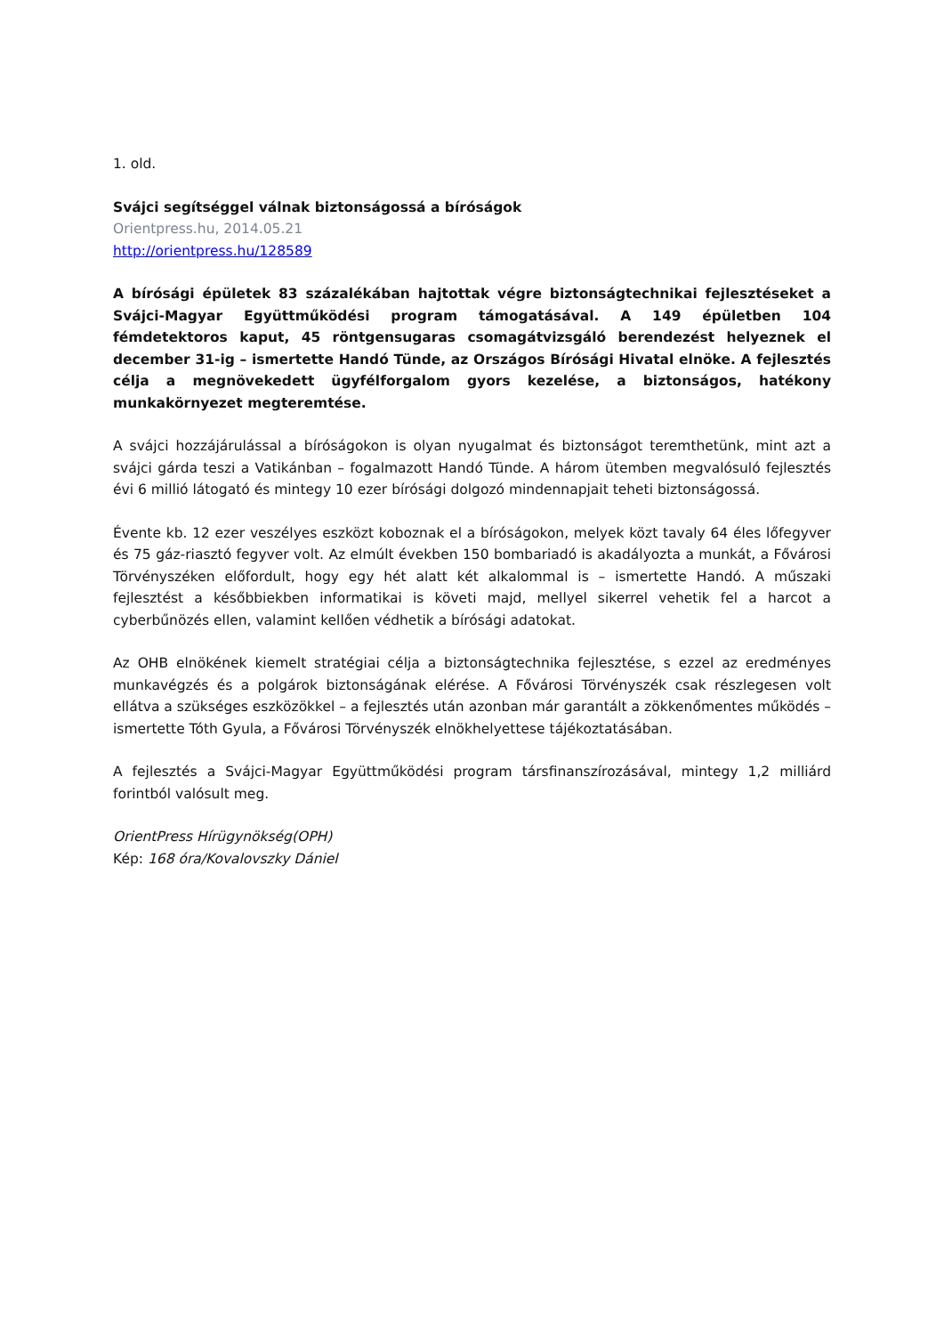1. old.
Svájci segítséggel válnak biztonságossá a bíróságok
Orientpress.hu, 2014.05.21
http://orientpress.hu/128589
A bírósági épületek 83 százalékában hajtottak végre biztonságtechnikai fejlesztéseket a Svájci-Magyar Együttműködési program támogatásával. A 149 épületben 104 fémdetektoros kaput, 45 röntgensugaras csomagátvizsgáló berendezést helyeznek el december 31-ig – ismertette Handó Tünde, az Országos Bírósági Hivatal elnöke. A fejlesztés célja a megnövekedett ügyfélforgalom gyors kezelése, a biztonságos, hatékony munkakörnyezet megteremtése.
A svájci hozzájárulással a bíróságokon is olyan nyugalmat és biztonságot teremthetünk, mint azt a svájci gárda teszi a Vatikánban – fogalmazott Handó Tünde. A három ütemben megvalósuló fejlesztés évi 6 millió látogató és mintegy 10 ezer bírósági dolgozó mindennapjait teheti biztonságossá.
Évente kb. 12 ezer veszélyes eszközt koboznak el a bíróságokon, melyek közt tavaly 64 éles lőfegyver és 75 gáz-riasztó fegyver volt. Az elmúlt években 150 bombariadó is akadályozta a munkát, a Fővárosi Törvényszéken előfordult, hogy egy hét alatt két alkalommal is – ismertette Handó. A műszaki fejlesztést a későbbiekben informatikai is követi majd, mellyel sikerrel vehetik fel a harcot a cyberbűnözés ellen, valamint kellően védhetik a bírósági adatokat.
Az OHB elnökének kiemelt stratégiai célja a biztonságtechnika fejlesztése, s ezzel az eredményes munkavégzés és a polgárok biztonságának elérése. A Fővárosi Törvényszék csak részlegesen volt ellátva a szükséges eszközökkel – a fejlesztés után azonban már garantált a zökkenőmentes működés – ismertette Tóth Gyula, a Fővárosi Törvényszék elnökhelyettese tájékoztatásában.
A fejlesztés a Svájci-Magyar Együttműködési program társfinanszírozásával, mintegy 1,2 milliárd forintból valósult meg.
OrientPress Hírügynökség(OPH)
Kép: 168 óra/Kovalovszky Dániel